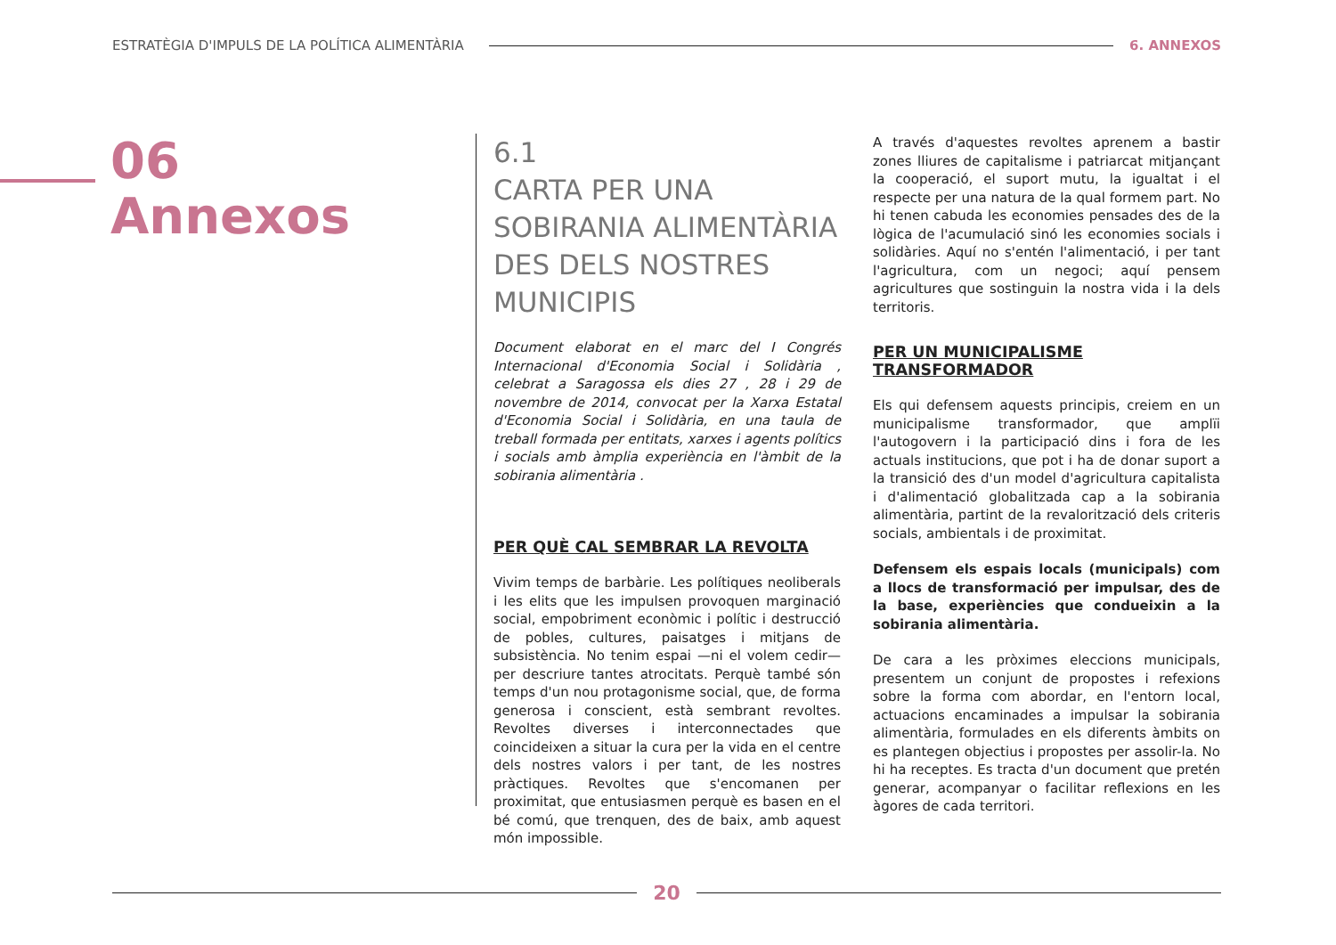ESTRATÈGIA D'IMPULS DE LA POLÍTICA ALIMENTÀRIA
6. ANNEXOS
06
Annexos
6.1
CARTA PER UNA SOBIRANIA ALIMENTÀRIA DES DELS NOSTRES MUNICIPIS
Document elaborat en el marc del I Congrés Internacional d'Economia Social i Solidària , celebrat a Saragossa els dies 27 , 28 i 29 de novembre de 2014, convocat per la Xarxa Estatal d'Economia Social i Solidària, en una taula de treball formada per entitats, xarxes i agents polítics i socials amb àmplia experiència en l'àmbit de la sobirania alimentària .
PER QUÈ CAL SEMBRAR LA REVOLTA
Vivim temps de barbàrie. Les polítiques neoliberals i les elits que les impulsen provoquen marginació social, empobriment econòmic i polític i destrucció de pobles, cultures, paisatges i mitjans de subsistència. No tenim espai —ni el volem cedir— per descriure tantes atrocitats. Perquè també són temps d'un nou protagonisme social, que, de forma generosa i conscient, està sembrant revoltes. Revoltes diverses i interconnectades que coincideixen a situar la cura per la vida en el centre dels nostres valors i per tant, de les nostres pràctiques. Revoltes que s'encomanen per proximitat, que entusiasmen perquè es basen en el bé comú, que trenquen, des de baix, amb aquest món impossible.
A través d'aquestes revoltes aprenem a bastir zones lliures de capitalisme i patriarcat mitjançant la cooperació, el suport mutu, la igualtat i el respecte per una natura de la qual formem part. No hi tenen cabuda les economies pensades des de la lògica de l'acumulació sinó les economies socials i solidàries. Aquí no s'entén l'alimentació, i per tant l'agricultura, com un negoci; aquí pensem agricultures que sostinguin la nostra vida i la dels territoris.
PER UN MUNICIPALISME TRANSFORMADOR
Els qui defensem aquests principis, creiem en un municipalisme transformador, que amplïi l'autogovern i la participació dins i fora de les actuals institucions, que pot i ha de donar suport a la transició des d'un model d'agricultura capitalista i d'alimentació globalitzada cap a la sobirania alimentària, partint de la revalorització dels criteris socials, ambientals i de proximitat.
Defensem els espais locals (municipals) com a llocs de transformació per impulsar, des de la base, experiències que condueixin a la sobirania alimentària.
De cara a les pròximes eleccions municipals, presentem un conjunt de propostes i refexions sobre la forma com abordar, en l'entorn local, actuacions encaminades a impulsar la sobirania alimentària, formulades en els diferents àmbits on es plantegen objectius i propostes per assolir-la. No hi ha receptes. Es tracta d'un document que pretén generar, acompanyar o facilitar reflexions en les àgores de cada territori.
20